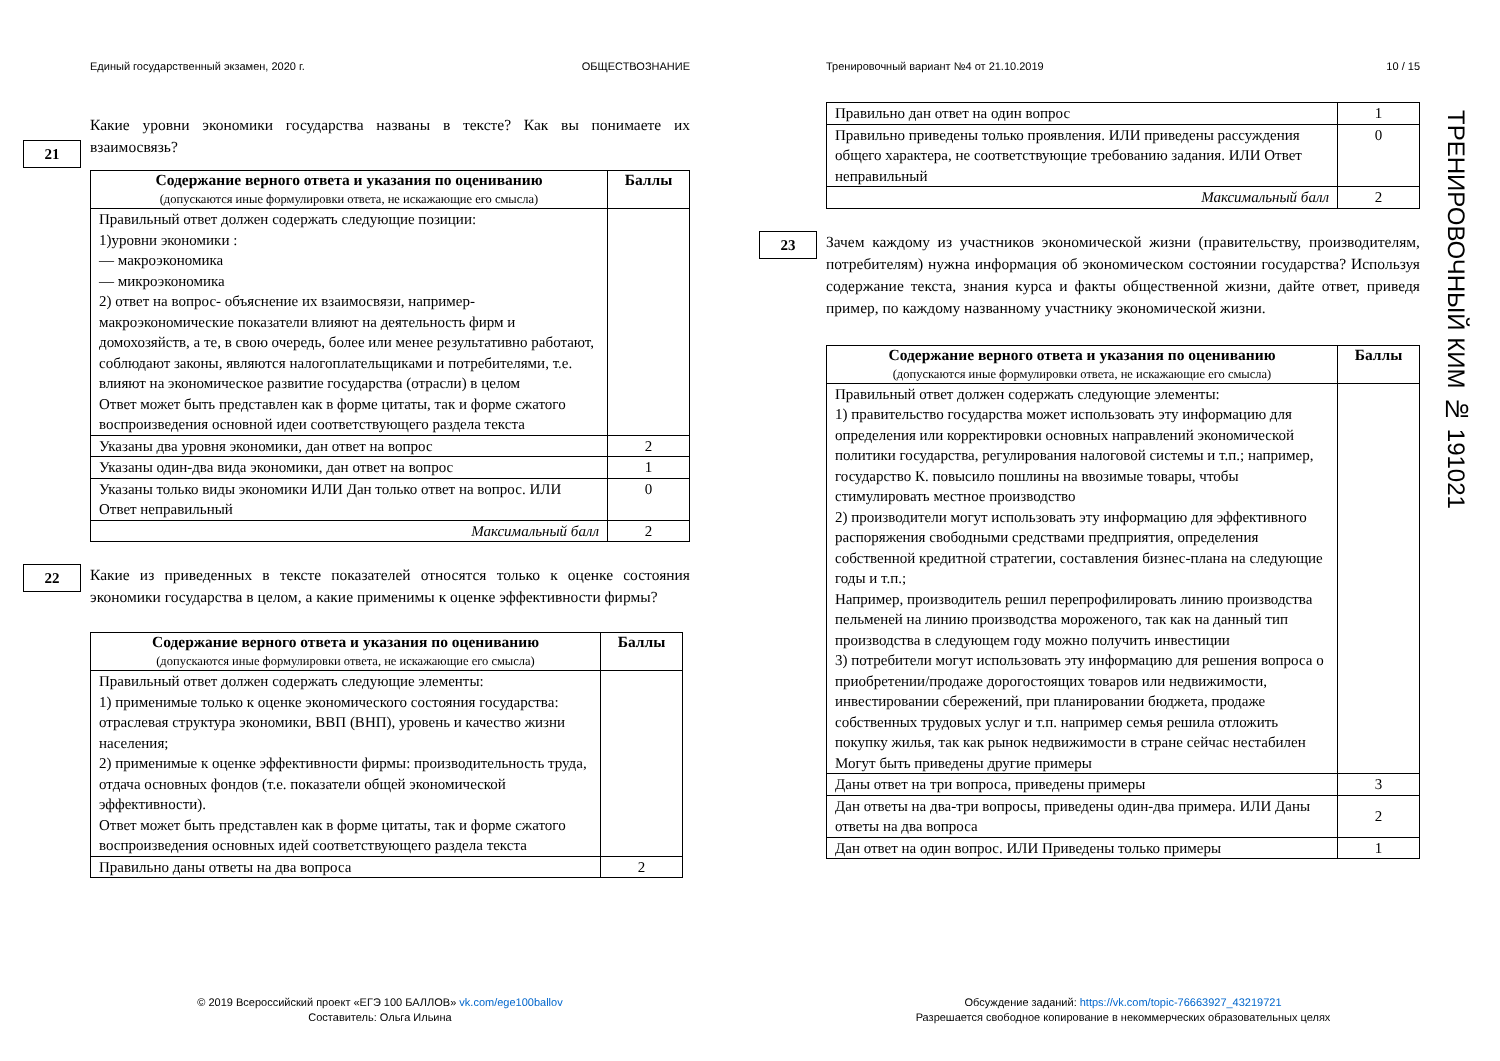Единый государственный экзамен, 2020 г. ОБЩЕСТВОЗНАНИЕ
Какие уровни экономики государства названы в тексте? Как вы понимаете их взаимосвязь?
21
| Содержание верного ответа и указания по оцениванию (допускаются иные формулировки ответа, не искажающие его смысла) | Баллы |
| --- | --- |
| Правильный ответ должен содержать следующие позиции: 1)уровни экономики : — макроэкономика — микроэкономика 2) ответ на вопрос- объяснение их взаимосвязи, например- макроэкономические показатели влияют на деятельность фирм и домохозяйств, а те, в свою очередь, более или менее результативно работают, соблюдают законы, являются налогоплательщиками и потребителями, т.е. влияют на экономическое развитие государства (отрасли) в целом Ответ может быть представлен как в форме цитаты, так и форме сжатого воспроизведения основной идеи соответствующего раздела текста | |
| Указаны два уровня экономики, дан ответ на вопрос | 2 |
| Указаны один-два вида экономики, дан ответ на вопрос | 1 |
| Указаны только виды экономики ИЛИ Дан только ответ на вопрос. ИЛИ Ответ неправильный | 0 |
| Максимальный балл | 2 |
22
Какие из приведенных в тексте показателей относятся только к оценке состояния экономики государства в целом, а какие применимы к оценке эффективности фирмы?
| Содержание верного ответа и указания по оцениванию (допускаются иные формулировки ответа, не искажающие его смысла) | Баллы |
| --- | --- |
| Правильный ответ должен содержать следующие элементы: 1) применимые только к оценке экономического состояния государства: отраслевая структура экономики, ВВП (ВНП), уровень и качество жизни населения; 2) применимые к оценке эффективности фирмы: производительность труда, отдача основных фондов (т.е. показатели общей экономической эффективности). Ответ может быть представлен как в форме цитаты, так и форме сжатого воспроизведения основных идей соответствующего раздела текста | |
| Правильно даны ответы на два вопроса | 2 |
Тренировочный вариант №4 от 21.10.2019 10 / 15
| Правильно дан ответ на один вопрос | 1 |
| Правильно приведены только проявления. ИЛИ приведены рассуждения общего характера, не соответствующие требованию задания. ИЛИ Ответ неправильный | 0 |
| Максимальный балл | 2 |
23
Зачем каждому из участников экономической жизни (правительству, производителям, потребителям) нужна информация об экономическом состоянии государства? Используя содержание текста, знания курса и факты общественной жизни, дайте ответ, приведя пример, по каждому названному участнику экономической жизни.
| Содержание верного ответа и указания по оцениванию (допускаются иные формулировки ответа, не искажающие его смысла) | Баллы |
| --- | --- |
| Правильный ответ должен содержать следующие элементы: 1) правительство государства может использовать эту информацию для определения или корректировки основных направлений экономической политики государства, регулирования налоговой системы и т.п.; например, государство К. повысило пошлины на ввозимые товары, чтобы стимулировать местное производство 2) производители могут использовать эту информацию для эффективного распоряжения свободными средствами предприятия, определения собственной кредитной стратегии, составления бизнес-плана на следующие годы и т.п.; Например, производитель решил перепрофилировать линию производства пельменей на линию производства мороженого, так как на данный тип производства в следующем году можно получить инвестиции 3) потребители могут использовать эту информацию для решения вопроса о приобретении/продаже дорогостоящих товаров или недвижимости, инвестировании сбережений, при планировании бюджета, продаже собственных трудовых услуг и т.п. например семья решила отложить покупку жилья, так как рынок недвижимости в стране сейчас нестабилен Могут быть приведены другие примеры | |
| Даны ответ на три вопроса, приведены примеры | 3 |
| Дан ответы на два-три вопросы, приведены один-два примера. ИЛИ Даны ответы на два вопроса | 2 |
| Дан ответ на один вопрос. ИЛИ Приведены только примеры | 1 |
ТРЕНИРОВОЧНЫЙ КИМ № 191021
© 2019 Всероссийский проект «ЕГЭ 100 БАЛЛОВ» vk.com/ege100ballov
Составитель: Ольга Ильина
Обсуждение заданий: https://vk.com/topic-76663927_43219721
Разрешается свободное копирование в некоммерческих образовательных целях